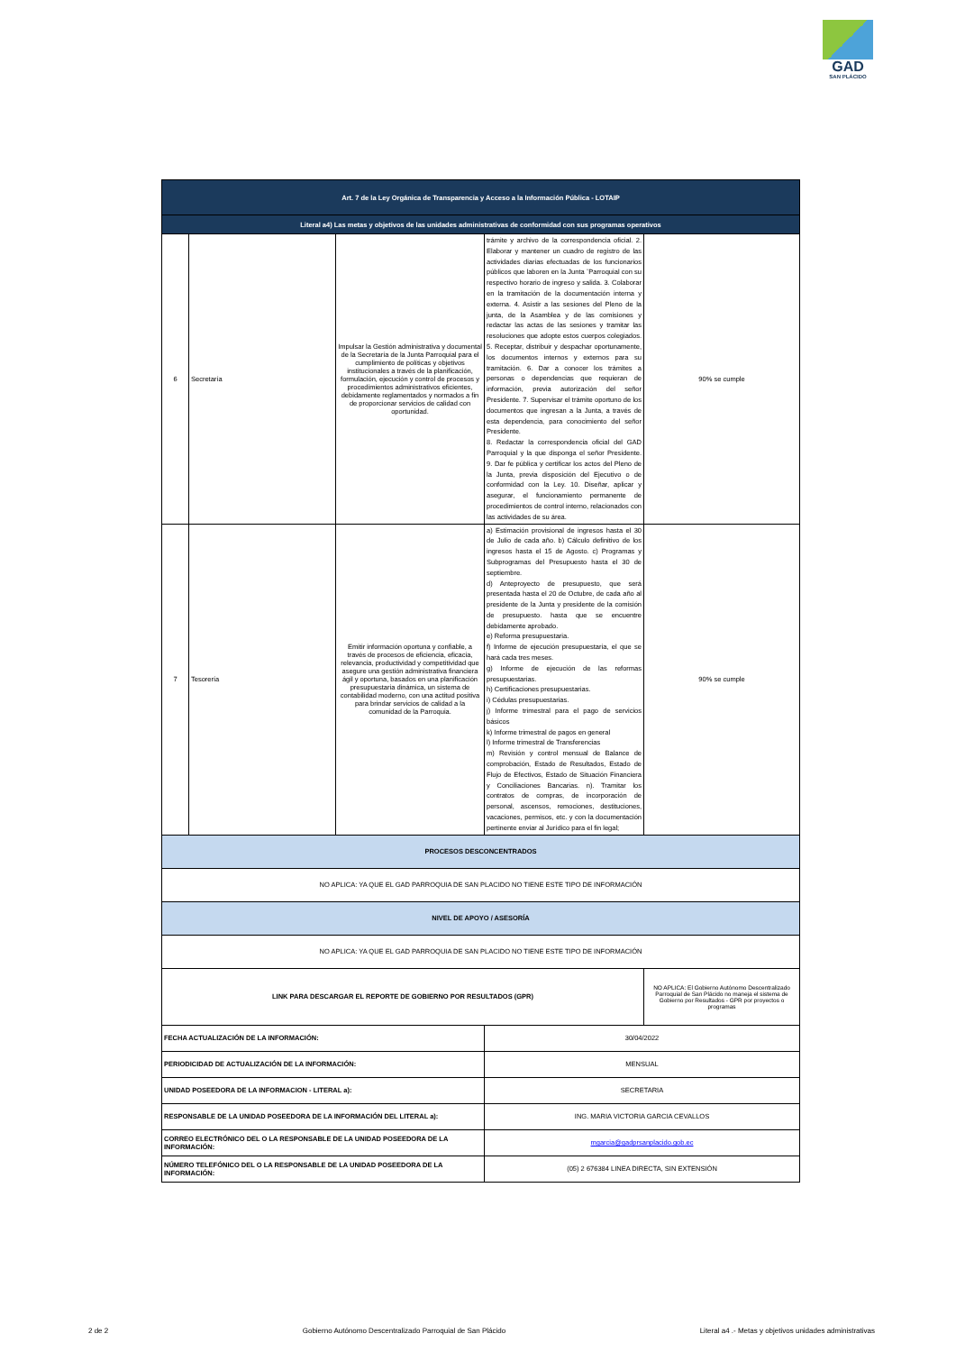GAD
SAN PLÁCIDO
| Art. 7 de la Ley Orgánica de Transparencia y Acceso a la Información Pública - LOTAIP | | | | |
| Literal a4) Las metas y objetivos de las unidades administrativas de conformidad con sus programas operativos | | | | |
| 6 | Secretaría | Impulsar la Gestión administrativa y documental de la Secretaría de la Junta Parroquial para el cumplimiento de políticas y objetivos institucionales a través de la planificación, formulación, ejecución y control de procesos y procedimientos administrativos eficientes, debidamente reglamentados y normados a fin de proporcionar servicios de calidad con oportunidad. | trámite y archivo de la correspondencia oficial. 2. Elaborar y mantener un cuadro de registro de las actividades diarias efectuadas de los funcionarios públicos que laboren en la Junta ¨Parroquial con su respectivo horario de ingreso y salida. 3. Colaborar en la tramitación de la documentación interna y externa. 4. Asistir a las sesiones del Pleno de la junta, de la Asamblea y de las comisiones y redactar las actas de las sesiones y tramitar las resoluciones que adopte estos cuerpos colegiados. 5. Receptar, distribuir y despachar oportunamente, los documentos internos y externos para su tramitación. 6. Dar a conocer los trámites a personas o dependencias que requieran de información, previa autorización del señor Presidente. 7. Supervisar el trámite oportuno de los documentos que ingresan a la Junta, a través de esta dependencia, para conocimiento del señor Presidente. 8. Redactar la correspondencia oficial del GAD Parroquial y la que disponga el señor Presidente. 9. Dar fe pública y certificar los actos del Pleno de la Junta, previa disposición del Ejecutivo o de conformidad con la Ley. 10. Diseñar, aplicar y asegurar, el funcionamiento permanente de procedimientos de control interno, relacionados con las actividades de su área. | 90% se cumple |
| 7 | Tesorería | Emitir información oportuna y confiable, a través de procesos de eficiencia, eficacia, relevancia, productividad y competitividad que asegure una gestión administrativa financiera ágil y oportuna, basados en una planificación presupuestaria dinámica, un sistema de contabilidad moderno, con una actitud positiva para brindar servicios de calidad a la comunidad de la Parroquia. | a) Estimación provisional de ingresos hasta el 30 de Julio de cada año. b) Cálculo definitivo de los ingresos hasta el 15 de Agosto. c) Programas y Subprogramas del Presupuesto hasta el 30 de septiembre. d) Anteproyecto de presupuesto, que será presentada hasta el 20 de Octubre, de cada año al presidente de la Junta y presidente de la comisión de presupuesto. hasta que se encuentre debidamente aprobado. e) Reforma presupuestaria. f) Informe de ejecución presupuestaria, el que se hará cada tres meses. g) Informe de ejecución de las reformas presupuestarias. h) Certificaciones presupuestarias. i) Cédulas presupuestarias. j) Informe trimestral para el pago de servicios básicos k) Informe trimestral de pagos en general l) Informe trimestral de Transferencias m) Revisión y control mensual de Balance de comprobación, Estado de Resultados, Estado de Flujo de Efectivos, Estado de Situación Financiera y Conciliaciones Bancarias. n). Tramitar los contratos de compras, de incorporación de personal, ascensos, remociones, destituciones, vacaciones, permisos, etc. y con la documentación pertinente enviar al Jurídico para el fin legal; | 90% se cumple |
| PROCESOS DESCONCENTRADOS | | | | |
| NO APLICA: YA QUE EL GAD PARROQUIA DE SAN PLACIDO NO TIENE ESTE TIPO DE INFORMACIÓN | | | | |
| NIVEL DE APOYO / ASESORÍA | | | | |
| NO APLICA: YA QUE EL GAD PARROQUIA DE SAN PLACIDO NO TIENE ESTE TIPO DE INFORMACIÓN | | | | |
| LINK PARA DESCARGAR EL REPORTE DE GOBIERNO POR RESULTADOS (GPR) | | | | NO APLICA: El Gobierno Autónomo Descentralizado Parroquial de San Plácido no maneja el sistema de Gobierno por Resultados - GPR por proyectos o programas |
| FECHA ACTUALIZACIÓN DE LA INFORMACIÓN: | | | 30/04/2022 | |
| PERIODICIDAD DE ACTUALIZACIÓN DE LA INFORMACIÓN: | | | MENSUAL | |
| UNIDAD POSEEDORA DE LA INFORMACION - LITERAL a): | | | SECRETARIA | |
| RESPONSABLE DE LA UNIDAD POSEEDORA DE LA INFORMACIÓN DEL LITERAL a): | | | ING. MARIA VICTORIA GARCIA CEVALLOS | |
| CORREO ELECTRÓNICO DEL O LA RESPONSABLE DE LA UNIDAD POSEEDORA DE LA INFORMACIÓN: | | | mgarcia@gadprsanplacido.gob.ec | |
| NÚMERO TELEFÓNICO DEL O LA RESPONSABLE DE LA UNIDAD POSEEDORA DE LA INFORMACIÓN: | | | (05) 2 676384 LINEA DIRECTA, SIN EXTENSIÓN | |
2 de 2 Gobierno Autónomo Descentralizado Parroquial de San Plácido Literal a4 .- Metas y objetivos unidades administrativas